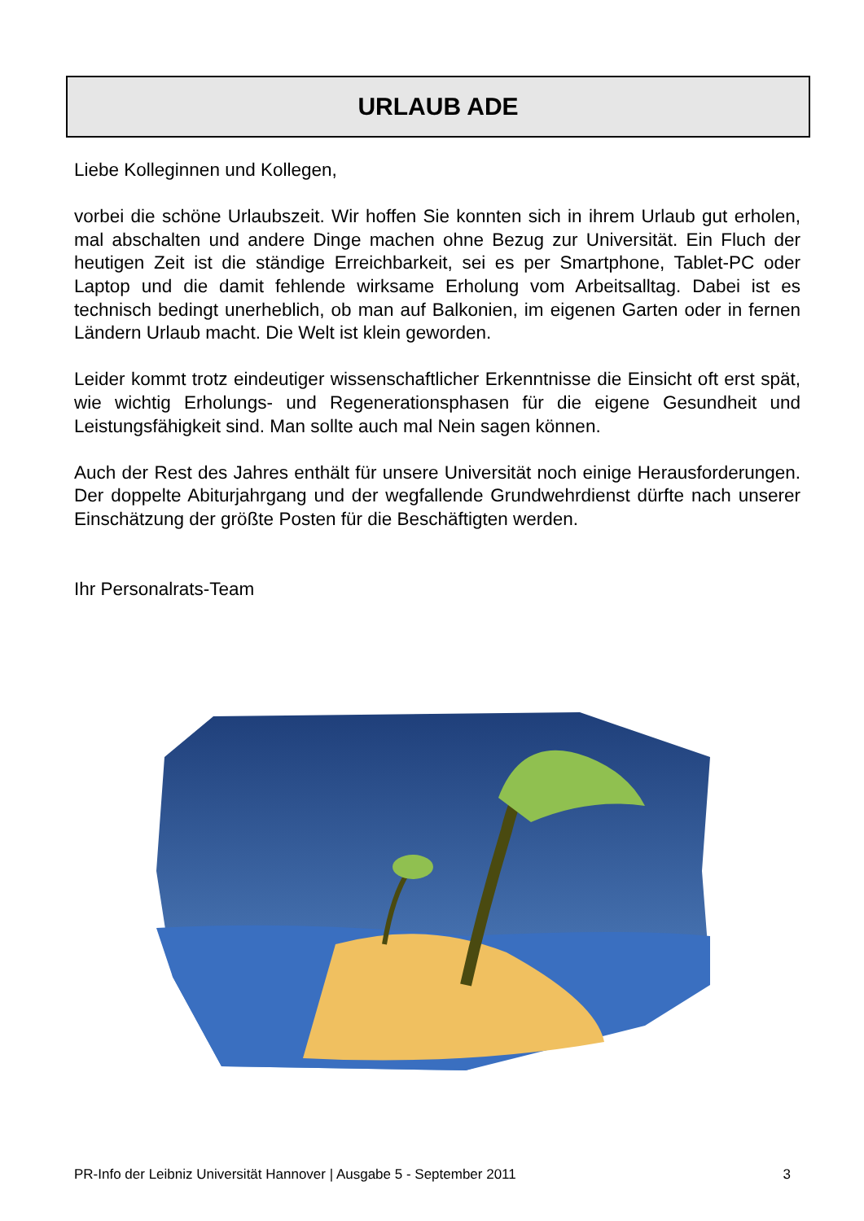URLAUB ADE
Liebe Kolleginnen und Kollegen,
vorbei die schöne Urlaubszeit. Wir hoffen Sie konnten sich in ihrem Urlaub gut erholen, mal abschalten und andere Dinge machen ohne Bezug zur Universität. Ein Fluch der heutigen Zeit ist die ständige Erreichbarkeit, sei es per Smartphone, Tablet-PC oder Laptop und die damit fehlende wirksame Erholung vom Arbeitsalltag. Dabei ist es technisch bedingt unerheblich, ob man auf Balkonien, im eigenen Garten oder in fernen Ländern Urlaub macht. Die Welt ist klein geworden.
Leider kommt trotz eindeutiger wissenschaftlicher Erkenntnisse die Einsicht oft erst spät, wie wichtig Erholungs- und Regenerationsphasen für die eigene Gesundheit und Leistungsfähigkeit sind. Man sollte auch mal Nein sagen können.
Auch der Rest des Jahres enthält für unsere Universität noch einige Herausforderungen. Der doppelte Abiturjahrgang und der wegfallende Grundwehrdienst dürfte nach unserer Einschätzung der größte Posten für die Beschäftigten werden.
Ihr Personalrats-Team
PR-Info der Leibniz Universität Hannover | Ausgabe 5 - September 2011 3